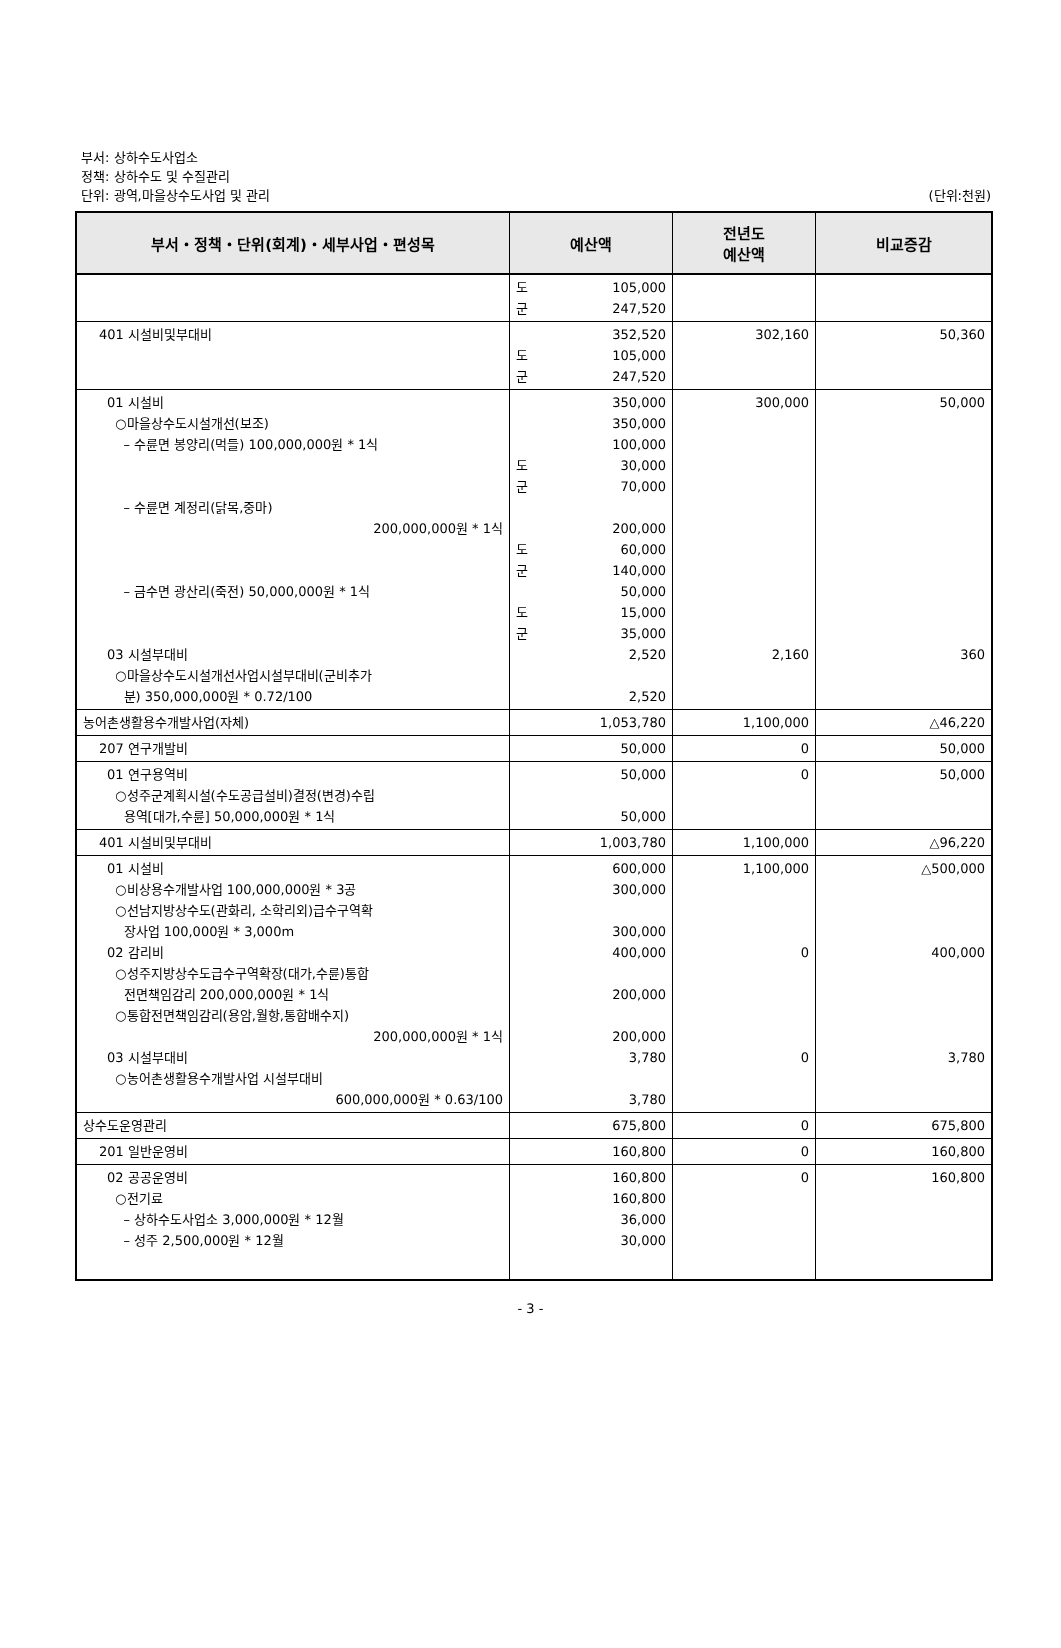부서: 상하수도사업소
정책: 상하수도 및 수질관리
단위: 광역,마을상수도사업 및 관리
(단위:천원)
| 부서・정책・단위(회계)・세부사업・편성목 | 예산액 | 전년도 예산액 | 비교증감 |
| --- | --- | --- | --- |
| | 도 105,000 군 247,520 | | |
| 401 시설비및부대비 | 352,520 도 105,000 군 247,520 | 302,160 | 50,360 |
| 01 시설비 ○마을상수도시설개선(보조) – 수륜면 봉양리(먹들) 100,000,000원 * 1식 – 수륜면 계정리(닭목,중마) 200,000,000원 * 1식 – 금수면 광산리(죽전) 50,000,000원 * 1식 03 시설부대비 ○마을상수도시설개선사업시설부대비(군비추가 분) 350,000,000원 * 0.72/100 | 350,000 350,000 100,000 도 30,000 군 70,000 200,000 도 60,000 군 140,000 50,000 도 15,000 군 35,000 2,520 2,520 | 300,000 2,160 | 50,000 360 |
| 농어촌생활용수개발사업(자체) | 1,053,780 | 1,100,000 | △46,220 |
| 207 연구개발비 | 50,000 | 0 | 50,000 |
| 01 연구용역비 ○성주군계획시설(수도공급설비)결정(변경)수립 용역[대가,수륜] 50,000,000원 * 1식 | 50,000 50,000 | 0 | 50,000 |
| 401 시설비및부대비 | 1,003,780 | 1,100,000 | △96,220 |
| 01 시설비 ○비상용수개발사업 100,000,000원 * 3공 ○선남지방상수도(관화리, 소학리외)급수구역확 장사업 100,000원 * 3,000m 02 감리비 ○성주지방상수도급수구역확장(대가,수륜)통합 전면책임감리 200,000,000원 * 1식 ○통합전면책임감리(용암,월항,통합배수지) 200,000,000원 * 1식 03 시설부대비 ○농어촌생활용수개발사업 시설부대비 600,000,000원 * 0.63/100 | 600,000 300,000 300,000 400,000 200,000 200,000 3,780 3,780 | 1,100,000 0 0 | △500,000 400,000 3,780 |
| 상수도운영관리 | 675,800 | 0 | 675,800 |
| 201 일반운영비 | 160,800 | 0 | 160,800 |
| 02 공공운영비 ○전기료 – 상하수도사업소 3,000,000원 * 12월 – 성주 2,500,000원 * 12월 | 160,800 160,800 36,000 30,000 | 0 | 160,800 |
- 3 -